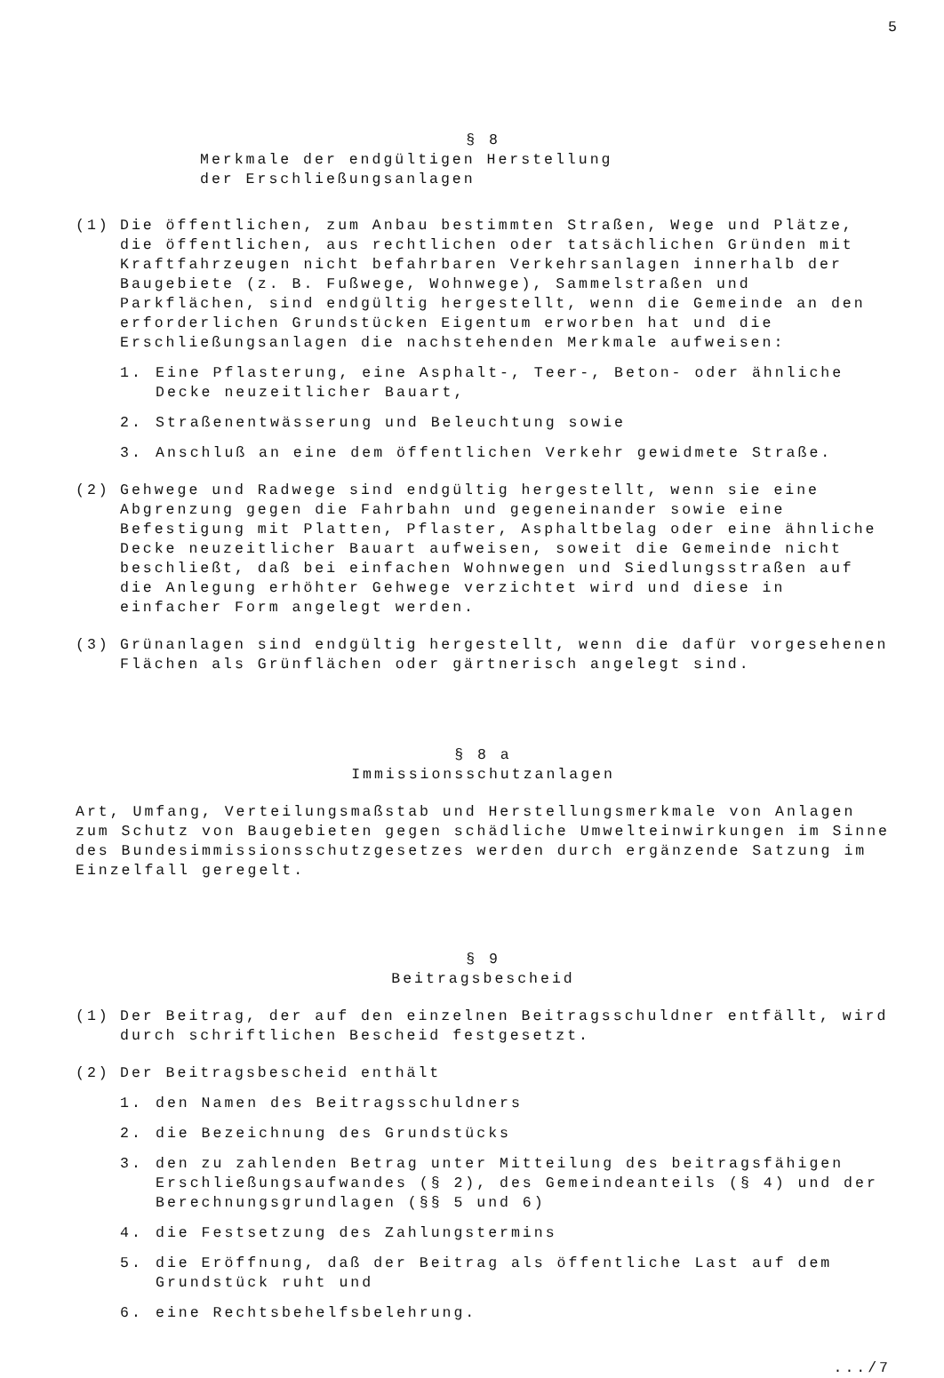5
§ 8
Merkmale der endgültigen Herstellung
der Erschließungsanlagen
(1) Die öffentlichen, zum Anbau bestimmten Straßen, Wege und Plätze, die öffentlichen, aus rechtlichen oder tatsächlichen Gründen mit Kraftfahrzeugen nicht befahrbaren Verkehrsanlagen innerhalb der Baugebiete (z. B. Fußwege, Wohnwege), Sammelstraßen und Parkflächen, sind endgültig hergestellt, wenn die Gemeinde an den erforderlichen Grundstücken Eigentum erworben hat und die Erschließungsanlagen die nachstehenden Merkmale aufweisen:
1. Eine Pflasterung, eine Asphalt-, Teer-, Beton- oder ähnliche Decke neuzeitlicher Bauart,
2. Straßenentwässerung und Beleuchtung sowie
3. Anschluß an eine dem öffentlichen Verkehr gewidmete Straße.
(2) Gehwege und Radwege sind endgültig hergestellt, wenn sie eine Abgrenzung gegen die Fahrbahn und gegeneinander sowie eine Befestigung mit Platten, Pflaster, Asphaltbelag oder eine ähnliche Decke neuzeitlicher Bauart aufweisen, soweit die Gemeinde nicht beschließt, daß bei einfachen Wohnwegen und Siedlungsstraßen auf die Anlegung erhöhter Gehwege verzichtet wird und diese in einfacher Form angelegt werden.
(3) Grünanlagen sind endgültig hergestellt, wenn die dafür vorgesehenen Flächen als Grünflächen oder gärtnerisch angelegt sind.
§ 8 a
Immissionsschutzanlagen
Art, Umfang, Verteilungsmaßstab und Herstellungsmerkmale von Anlagen zum Schutz von Baugebieten gegen schädliche Umwelteinwirkungen im Sinne des Bundesimmissionsschutzgesetzes werden durch ergänzende Satzung im Einzelfall geregelt.
§ 9
Beitragsbescheid
(1) Der Beitrag, der auf den einzelnen Beitragsschuldner entfällt, wird durch schriftlichen Bescheid festgesetzt.
(2) Der Beitragsbescheid enthält
1. den Namen des Beitragsschuldners
2. die Bezeichnung des Grundstücks
3. den zu zahlenden Betrag unter Mitteilung des beitragsfähigen Erschließungsaufwandes (§ 2), des Gemeindeanteils (§ 4) und der Berechnungsgrundlagen (§§ 5 und 6)
4. die Festsetzung des Zahlungstermins
5. die Eröffnung, daß der Beitrag als öffentliche Last auf dem Grundstück ruht und
6. eine Rechtsbehelfsbelehrung.
.../7